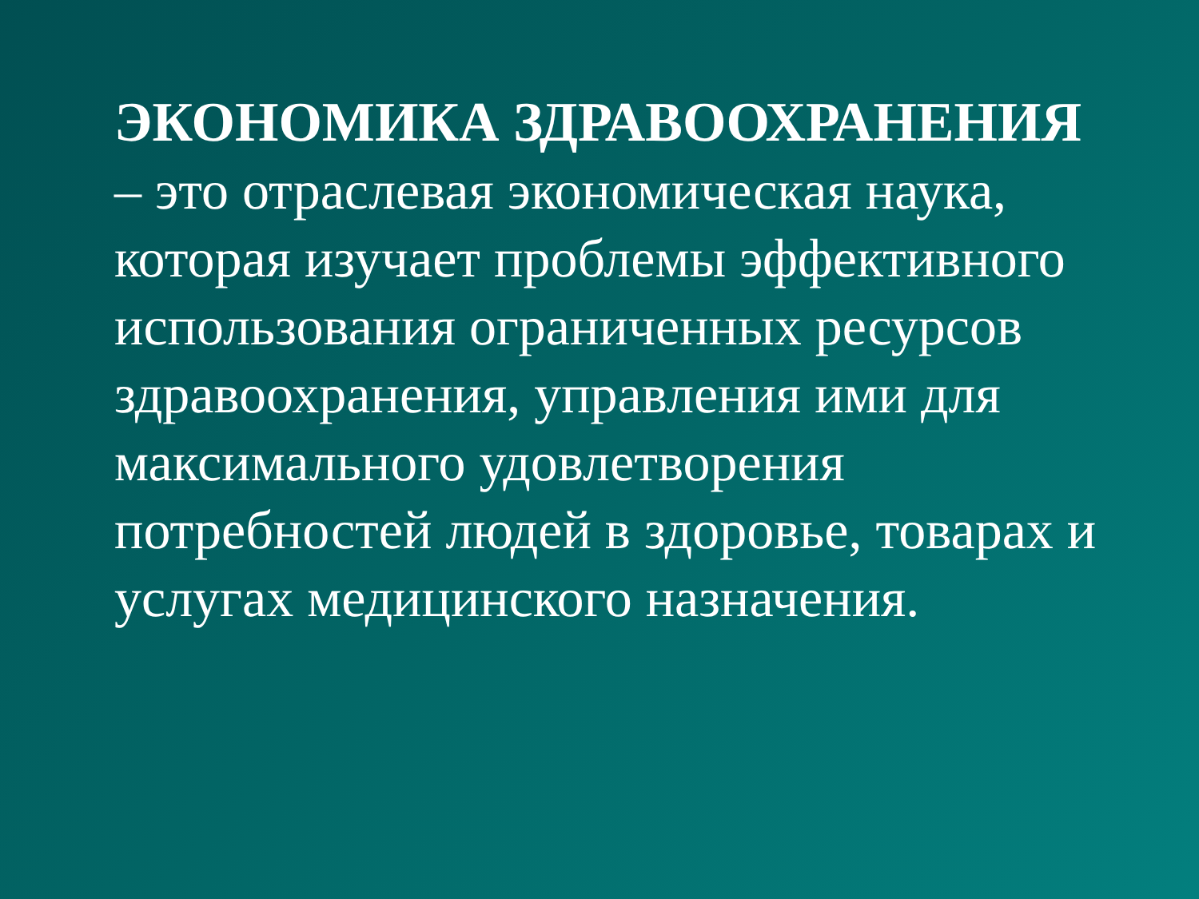ЭКОНОМИКА ЗДРАВООХРАНЕНИЯ
– это отраслевая экономическая наука, которая изучает проблемы эффективного использования ограниченных ресурсов здравоохранения, управления ими для максимального удовлетворения потребностей людей в здоровье, товарах и услугах медицинского назначения.